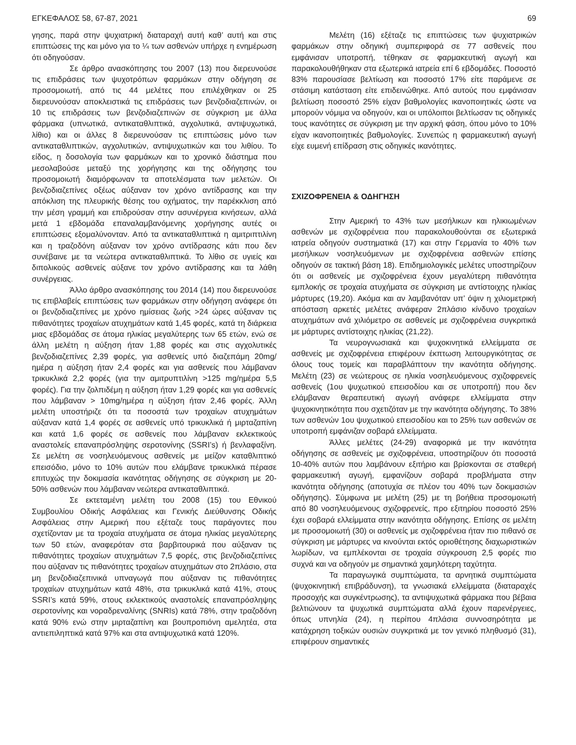ΕΓΚΕΦΑΛΟΣ 58, 67-87, 2021 69
γησης, παρά στην ψυχιατρική διαταραχή αυτή καθ’ αυτή και στις επιπτώσεις της και μόνο για το ¼ των ασθενών υπήρχε η ενημέρωση ότι οδηγούσαν.
Σε άρθρο ανασκόπησης του 2007 (13) που διερευνούσε τις επιδράσεις των ψυχοτρόπων φαρμάκων στην οδήγηση σε προσομοιωτή, από τις 44 μελέτες που επιλέχθηκαν οι 25 διερευνούσαν αποκλειστικά τις επιδράσεις των βενζοδιαζεπινών, οι 10 τις επιδράσεις των βενζοδιαζεπινών σε σύγκριση με άλλα φάρμακα (υπνωτικά, αντικαταθλιπτικά, αγχολυτικά, αντιψυχωτικά, λίθιο) και οι άλλες 8 διερευνούσαν τις επιπτώσεις μόνο των αντικαταθλιπτικών, αγχολυτικών, αντιψυχωτικών και του λιθίου. Το είδος, η δοσολογία των φαρμάκων και το χρονικό διάστημα που μεσολαβούσε μεταξύ της χορήγησης και της οδήγησης του προσομοιωτή διαμόρφωναν τα αποτελέσματα των μελετών. Οι βενζοδιαζεπίνες οξέως αύξαναν τον χρόνο αντίδρασης και την απόκλιση της πλευρικής θέσης του οχήματος, την παρέκκλιση από την μέση γραμμή και επιδρούσαν στην ασυνέργεια κινήσεων, αλλά μετά 1 εβδομάδα επαναλαμβανόμενης χορήγησης αυτές οι επιπτώσεις εξομαλύνονταν. Από τα αντικαταθλιπτικά η αμιτριπτιλίνη και η τραζοδόνη αύξαναν τον χρόνο αντίδρασης κάτι που δεν συνέβαινε με τα νεώτερα αντικαταθλιπτικά. Το λίθιο σε υγιείς και διπολικούς ασθενείς αύξανε τον χρόνο αντίδρασης και τα λάθη συνέργειας.
Άλλο άρθρο ανασκόπησης του 2014 (14) που διερευνούσε τις επιβλαβείς επιπτώσεις των φαρμάκων στην οδήγηση ανάφερε ότι οι βενζοδιαζεπίνες με χρόνο ημίσειας ζωής >24 ώρες αύξαναν τις πιθανότητες τροχαίων ατυχημάτων κατά 1,45 φορές, κατά τη διάρκεια μιας εβδομάδας σε άτομα ηλικίας μεγαλύτερης των 65 ετών, ενώ σε άλλη μελέτη η αύξηση ήταν 1,88 φορές και στις αγχολυτικές βενζοδιαζεπίνες 2,39 φορές, για ασθενείς υπό διαζεπάμη 20mg/ημέρα η αύξηση ήταν 2,4 φορές και για ασθενείς που λάμβαναν τρικυκλικά 2,2 φορές (για την αμιτρυπτιλίνη >125 mg/ημέρα 5,5 φορές). Για την ζολπιδέμη η αύξηση ήταν 1,29 φορές και για ασθενείς που λάμβαναν > 10mg/ημέρα η αύξηση ήταν 2,46 φορές. Άλλη μελέτη υποστήριζε ότι τα ποσοστά των τροχαίων ατυχημάτων αύξαναν κατά 1,4 φορές σε ασθενείς υπό τρικυκλικά ή μιρταζαπίνη και κατά 1,6 φορές σε ασθενείς που λάμβαναν εκλεκτικούς αναστολείς επαναπρόσληψης σεροτονίνης (SSRI’s) ή βενλαφαξίνη. Σε μελέτη σε νοσηλευόμενους ασθενείς με μείζον καταθλιπτικό επεισόδιο, μόνο το 10% αυτών που ελάμβανε τρικυκλικά πέρασε επιτυχώς την δοκιμασία ικανότητας οδήγησης σε σύγκριση με 20-50% ασθενών που λάμβαναν νεώτερα αντικαταθλιπτικά.
Σε εκτεταμένη μελέτη του 2008 (15) του Εθνικού Συμβουλίου Οδικής Ασφάλειας και Γενικής Διεύθυνσης Οδικής Ασφάλειας στην Αμερική που εξέταζε τους παράγοντες που σχετίζονταν με τα τροχαία ατυχήματα σε άτομα ηλικίας μεγαλύτερης των 50 ετών, αναφερόταν στα βαρβιτουρικά που αύξαναν τις πιθανότητες τροχαίων ατυχημάτων 7,5 φορές, στις βενζοδιαζεπίνες που αύξαναν τις πιθανότητες τροχαίων ατυχημάτων στο 2πλάσιο, στα μη βενζοδιαζεπινικά υπναγωγά που αύξαναν τις πιθανότητες τροχαίων ατυχημάτων κατά 48%, στα τρικυκλικά κατά 41%, στους SSRI’s κατά 59%, στους εκλεκτικούς αναστολείς επαναπρόσληψης σεροτονίνης και νοραδρεναλίνης (SNRIs) κατά 78%, στην τραζοδόνη κατά 90% ενώ στην μιρταζαπίνη και βουπροπιόνη αμελητέα, στα αντιεπιληπτικά κατά 97% και στα αντιψυχωτικά κατά 120%.
Μελέτη (16) εξέταζε τις επιπτώσεις των ψυχιατρικών φαρμάκων στην οδηγική συμπεριφορά σε 77 ασθενείς που εμφάνισαν υποτροπή, τέθηκαν σε φαρμακευτική αγωγή και παρακολουθήθηκαν στα εξωτερικά ιατρεία επί 6 εβδομάδες. Ποσοστό 83% παρουσίασε βελτίωση και ποσοστό 17% είτε παράμενε σε στάσιμη κατάσταση είτε επιδεινώθηκε. Από αυτούς που εμφάνισαν βελτίωση ποσοστό 25% είχαν βαθμολογίες ικανοποιητικές ώστε να μπορούν νόμιμα να οδηγούν, και οι υπόλοιποι βελτίωσαν τις οδηγικές τους ικανότητες σε σύγκριση με την αρχική φάση, όπου μόνο το 10% είχαν ικανοποιητικές βαθμολογίες. Συνεπώς η φαρμακευτική αγωγή είχε ευμενή επίδραση στις οδηγικές ικανότητες.
ΣΧΙΖΟΦΡΕΝΕΙΑ & ΟΔΗΓΗΣΗ
Στην Αμερική το 43% των μεσήλικων και ηλικιωμένων ασθενών με σχιζοφρένεια που παρακολουθούνται σε εξωτερικά ιατρεία οδηγούν συστηματικά (17) και στην Γερμανία το 40% των μεσήλικων νοσηλευόμενων με σχιζοφρένεια ασθενών επίσης οδηγούν σε τακτική βάση 18). Επιδημιολογικές μελέτες υποστηρίζουν ότι οι ασθενείς με σχιζοφρένεια έχουν μεγαλύτερη πιθανότητα εμπλοκής σε τροχαία ατυχήματα σε σύγκριση με αντίστοιχης ηλικίας μάρτυρες (19,20). Ακόμα και αν λαμβανόταν υπ’ όψιν η χιλιομετρική απόσταση αρκετές μελέτες ανάφεραν 2πλάσιο κίνδυνο τροχαίων ατυχημάτων ανά χιλιόμετρο σε ασθενείς με σχιζοφρένεια συγκριτικά με μάρτυρες αντίστοιχης ηλικίας (21,22).
Τα νευρογνωσιακά και ψυχοκινητικά ελλείμματα σε ασθενείς με σχιζοφρένεια επιφέρουν έκπτωση λειτουργικότητας σε όλους τους τομείς και παραβλάπτουν την ικανότητα οδήγησης. Μελέτη (23) σε νεώτερους σε ηλικία νοσηλευόμενους σχιζοφρενείς ασθενείς (1ου ψυχωτικού επεισοδίου και σε υποτροπή) που δεν ελάμβαναν θεραπευτική αγωγή ανάφερε ελλείμματα στην ψυχοκινητικότητα που σχετιζόταν με την ικανότητα οδήγησης. Το 38% των ασθενών 1ου ψυχωτικού επεισοδίου και το 25% των ασθενών σε υποτροπή εμφάνιζαν σοβαρά ελλείμματα.
Άλλες μελέτες (24-29) αναφορικά με την ικανότητα οδήγησης σε ασθενείς με σχιζοφρένεια, υποστηρίζουν ότι ποσοστά 10-40% αυτών που λαμβάνουν εξιτήριο και βρίσκονται σε σταθερή φαρμακευτική αγωγή, εμφανίζουν σοβαρά προβλήματα στην ικανότητα οδήγησης (αποτυχία σε πλέον του 40% των δοκιμασιών οδήγησης). Σύμφωνα με μελέτη (25) με τη βοήθεια προσομοιωτή από 80 νοσηλευόμενους σχιζοφρενείς, προ εξιτηρίου ποσοστό 25% έχει σοβαρά ελλείμματα στην ικανότητα οδήγησης. Επίσης σε μελέτη με προσομοιωτή (30) οι ασθενείς με σχιζοφρένεια ήταν πιο πιθανό σε σύγκριση με μάρτυρες να κινούνται εκτός οριοθέτησης διαχωριστικών λωρίδων, να εμπλέκονται σε τροχαία σύγκρουση 2,5 φορές πιο συχνά και να οδηγούν με σημαντικά χαμηλότερη ταχύτητα.
Τα παραγωγικά συμπτώματα, τα αρνητικά συμπτώματα (ψυχοκινητική επιβράδυνση), τα γνωσιακά ελλείμματα (διαταραχές προσοχής και συγκέντρωσης), τα αντιψυχωτικά φάρμακα που βέβαια βελτιώνουν τα ψυχωτικά συμπτώματα αλλά έχουν παρενέργειες, όπως υπνηλία (24), η περίπου 4πλάσια συννοσηρότητα με κατάχρηση τοξικών ουσιών συγκριτικά με τον γενικό πληθυσμό (31), επιφέρουν σημαντικές